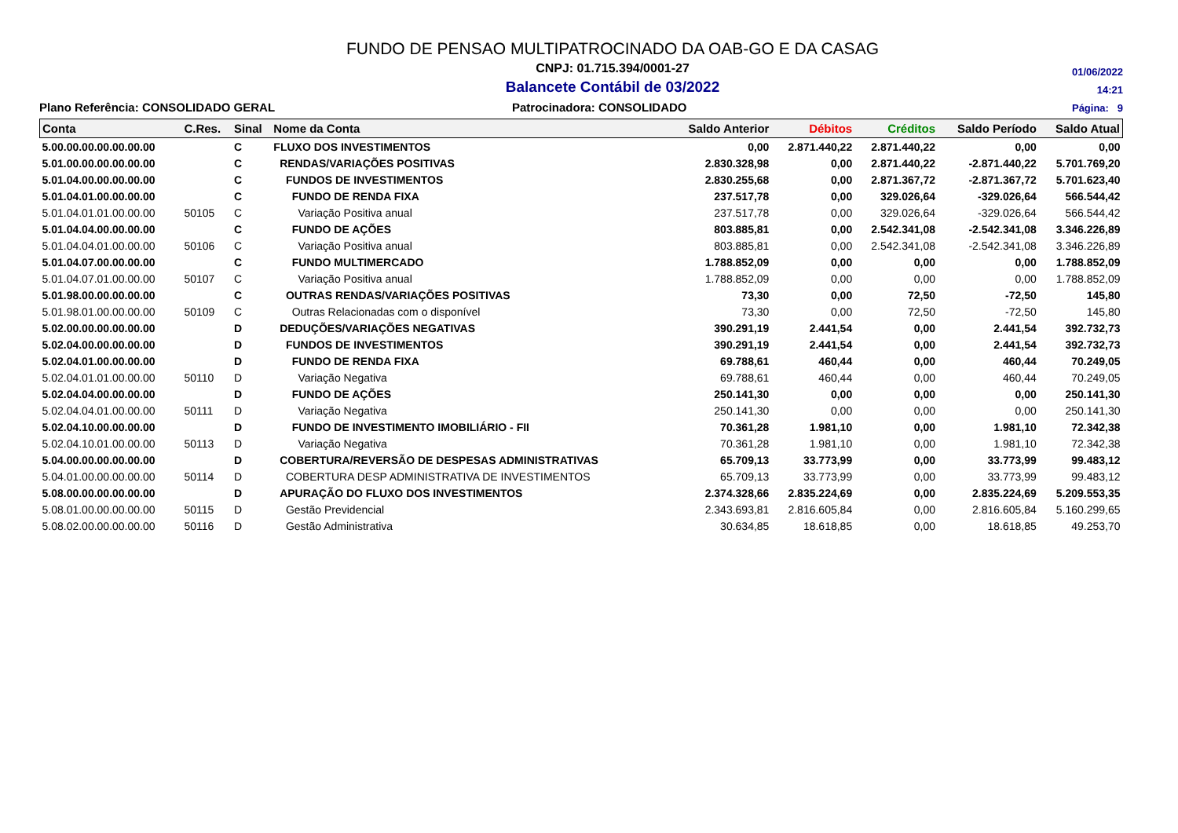FUNDO DE PENSAO MULTIPATROCINADO DA OAB-GO E DA CASAG
CNPJ: 01.715.394/0001-27
Balancete Contábil de 03/2022
01/06/2022
14:21
Página: 9
Plano Referência: CONSOLIDADO GERAL Patrocinadora: CONSOLIDADO
| Conta | C.Res. | Sinal | Nome da Conta | Saldo Anterior | Débitos | Créditos | Saldo Período | Saldo Atual |
| --- | --- | --- | --- | --- | --- | --- | --- | --- |
| 5.00.00.00.00.00.00.00 | | C | FLUXO DOS INVESTIMENTOS | 0,00 | 2.871.440,22 | 2.871.440,22 | 0,00 | 0,00 |
| 5.01.00.00.00.00.00.00 | | C | RENDAS/VARIAÇÕES POSITIVAS | 2.830.328,98 | 0,00 | 2.871.440,22 | -2.871.440,22 | 5.701.769,20 |
| 5.01.04.00.00.00.00.00 | | C | FUNDOS DE INVESTIMENTOS | 2.830.255,68 | 0,00 | 2.871.367,72 | -2.871.367,72 | 5.701.623,40 |
| 5.01.04.01.00.00.00.00 | | C | FUNDO DE RENDA FIXA | 237.517,78 | 0,00 | 329.026,64 | -329.026,64 | 566.544,42 |
| 5.01.04.01.01.00.00.00 | 50105 | C | Variação Positiva anual | 237.517,78 | 0,00 | 329.026,64 | -329.026,64 | 566.544,42 |
| 5.01.04.04.00.00.00.00 | | C | FUNDO DE AÇÕES | 803.885,81 | 0,00 | 2.542.341,08 | -2.542.341,08 | 3.346.226,89 |
| 5.01.04.04.01.00.00.00 | 50106 | C | Variação Positiva anual | 803.885,81 | 0,00 | 2.542.341,08 | -2.542.341,08 | 3.346.226,89 |
| 5.01.04.07.00.00.00.00 | | C | FUNDO MULTIMERCADO | 1.788.852,09 | 0,00 | 0,00 | 0,00 | 1.788.852,09 |
| 5.01.04.07.01.00.00.00 | 50107 | C | Variação Positiva anual | 1.788.852,09 | 0,00 | 0,00 | 0,00 | 1.788.852,09 |
| 5.01.98.00.00.00.00.00 | | C | OUTRAS RENDAS/VARIAÇÕES POSITIVAS | 73,30 | 0,00 | 72,50 | -72,50 | 145,80 |
| 5.01.98.01.00.00.00.00 | 50109 | C | Outras Relacionadas com o disponível | 73,30 | 0,00 | 72,50 | -72,50 | 145,80 |
| 5.02.00.00.00.00.00.00 | | D | DEDUÇÕES/VARIAÇÕES NEGATIVAS | 390.291,19 | 2.441,54 | 0,00 | 2.441,54 | 392.732,73 |
| 5.02.04.00.00.00.00.00 | | D | FUNDOS DE INVESTIMENTOS | 390.291,19 | 2.441,54 | 0,00 | 2.441,54 | 392.732,73 |
| 5.02.04.01.00.00.00.00 | | D | FUNDO DE RENDA FIXA | 69.788,61 | 460,44 | 0,00 | 460,44 | 70.249,05 |
| 5.02.04.01.01.00.00.00 | 50110 | D | Variação Negativa | 69.788,61 | 460,44 | 0,00 | 460,44 | 70.249,05 |
| 5.02.04.04.00.00.00.00 | | D | FUNDO DE AÇÕES | 250.141,30 | 0,00 | 0,00 | 0,00 | 250.141,30 |
| 5.02.04.04.01.00.00.00 | 50111 | D | Variação Negativa | 250.141,30 | 0,00 | 0,00 | 0,00 | 250.141,30 |
| 5.02.04.10.00.00.00.00 | | D | FUNDO DE INVESTIMENTO IMOBILIÁRIO - FII | 70.361,28 | 1.981,10 | 0,00 | 1.981,10 | 72.342,38 |
| 5.02.04.10.01.00.00.00 | 50113 | D | Variação Negativa | 70.361,28 | 1.981,10 | 0,00 | 1.981,10 | 72.342,38 |
| 5.04.00.00.00.00.00.00 | | D | COBERTURA/REVERSÃO DE DESPESAS ADMINISTRATIVAS | 65.709,13 | 33.773,99 | 0,00 | 33.773,99 | 99.483,12 |
| 5.04.01.00.00.00.00.00 | 50114 | D | COBERTURA DESP ADMINISTRATIVA DE INVESTIMENTOS | 65.709,13 | 33.773,99 | 0,00 | 33.773,99 | 99.483,12 |
| 5.08.00.00.00.00.00.00 | | D | APURAÇÃO DO FLUXO DOS INVESTIMENTOS | 2.374.328,66 | 2.835.224,69 | 0,00 | 2.835.224,69 | 5.209.553,35 |
| 5.08.01.00.00.00.00.00 | 50115 | D | Gestão Previdencial | 2.343.693,81 | 2.816.605,84 | 0,00 | 2.816.605,84 | 5.160.299,65 |
| 5.08.02.00.00.00.00.00 | 50116 | D | Gestão Administrativa | 30.634,85 | 18.618,85 | 0,00 | 18.618,85 | 49.253,70 |